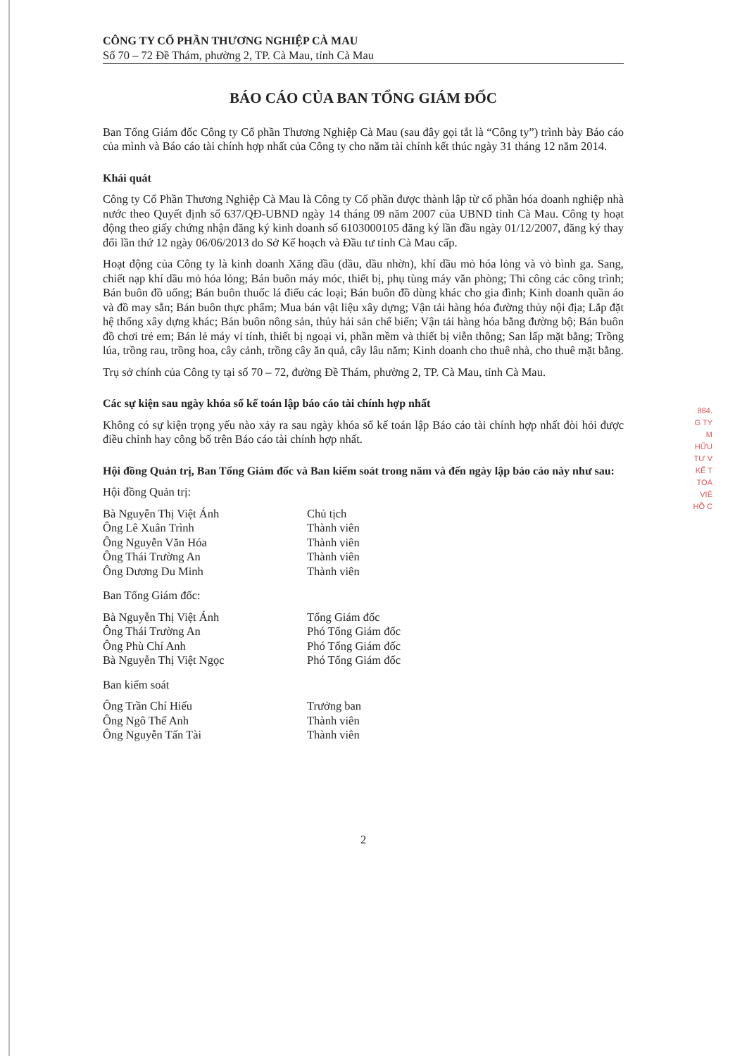884.
G TY
M HỮU
TƯ V
KẾ T
TOÁ
VIỆ
HỒ C
CÔNG TY CỔ PHẦN THƯƠNG NGHIỆP CÀ MAU
Số 70 – 72 Đề Thám, phường 2, TP. Cà Mau, tỉnh Cà Mau
BÁO CÁO CỦA BAN TỔNG GIÁM ĐỐC
Ban Tổng Giám đốc Công ty Cổ phần Thương Nghiệp Cà Mau (sau đây gọi tắt là “Công ty”) trình bày Báo cáo của mình và Báo cáo tài chính hợp nhất của Công ty cho năm tài chính kết thúc ngày 31 tháng 12 năm 2014.
Khái quát
Công ty Cổ Phần Thương Nghiệp Cà Mau là Công ty Cổ phần được thành lập từ cổ phần hóa doanh nghiệp nhà nước theo Quyết định số 637/QĐ-UBND ngày 14 tháng 09 năm 2007 của UBND tỉnh Cà Mau. Công ty hoạt động theo giấy chứng nhận đăng ký kinh doanh số 6103000105 đăng ký lần đầu ngày 01/12/2007, đăng ký thay đổi lần thứ 12 ngày 06/06/2013 do Sở Kế hoạch và Đầu tư tỉnh Cà Mau cấp.
Hoạt động của Công ty là kinh doanh Xăng dầu (dầu, dầu nhờn), khí dầu mỏ hóa lỏng và vỏ bình ga. Sang, chiết nạp khí dầu mỏ hóa lỏng; Bán buôn máy móc, thiết bị, phụ tùng máy văn phòng; Thi công các công trình; Bán buôn đồ uống; Bán buôn thuốc lá điếu các loại; Bán buôn đồ dùng khác cho gia đình; Kinh doanh quần áo và đồ may sẵn; Bán buôn thực phẩm; Mua bán vật liệu xây dựng; Vận tải hàng hóa đường thủy nội địa; Lắp đặt hệ thống xây dựng khác; Bán buôn nông sản, thủy hải sản chế biến; Vận tải hàng hóa bằng đường bộ; Bán buôn đồ chơi trẻ em; Bán lẻ máy vi tính, thiết bị ngoại vi, phần mềm và thiết bị viễn thông; San lấp mặt bằng; Trồng lúa, trồng rau, trồng hoa, cây cảnh, trồng cây ăn quả, cây lâu năm; Kinh doanh cho thuê nhà, cho thuê mặt bằng.
Trụ sở chính của Công ty tại số 70 – 72, đường Đề Thám, phường 2, TP. Cà Mau, tỉnh Cà Mau.
Các sự kiện sau ngày khóa sổ kế toán lập báo cáo tài chính hợp nhất
Không có sự kiện trọng yếu nào xảy ra sau ngày khóa sổ kế toán lập Báo cáo tài chính hợp nhất đòi hỏi được điều chỉnh hay công bố trên Báo cáo tài chính hợp nhất.
Hội đồng Quản trị, Ban Tổng Giám đốc và Ban kiểm soát trong năm và đến ngày lập báo cáo này như sau:
Hội đồng Quản trị:
| Bà Nguyễn Thị Việt Ánh | Chủ tịch |
| Ông Lê Xuân Trình | Thành viên |
| Ông Nguyễn Văn Hóa | Thành viên |
| Ông Thái Trường An | Thành viên |
| Ông Dương Du Minh | Thành viên |
Ban Tổng Giám đốc:
| Bà Nguyễn Thị Việt Ánh | Tổng Giám đốc |
| Ông Thái Trường An | Phó Tổng Giám đốc |
| Ông Phù Chí Anh | Phó Tổng Giám đốc |
| Bà Nguyễn Thị Việt Ngọc | Phó Tổng Giám đốc |
Ban kiểm soát
| Ông Trần Chí Hiếu | Trưởng ban |
| Ông Ngô Thế Anh | Thành viên |
| Ông Nguyễn Tấn Tài | Thành viên |
2